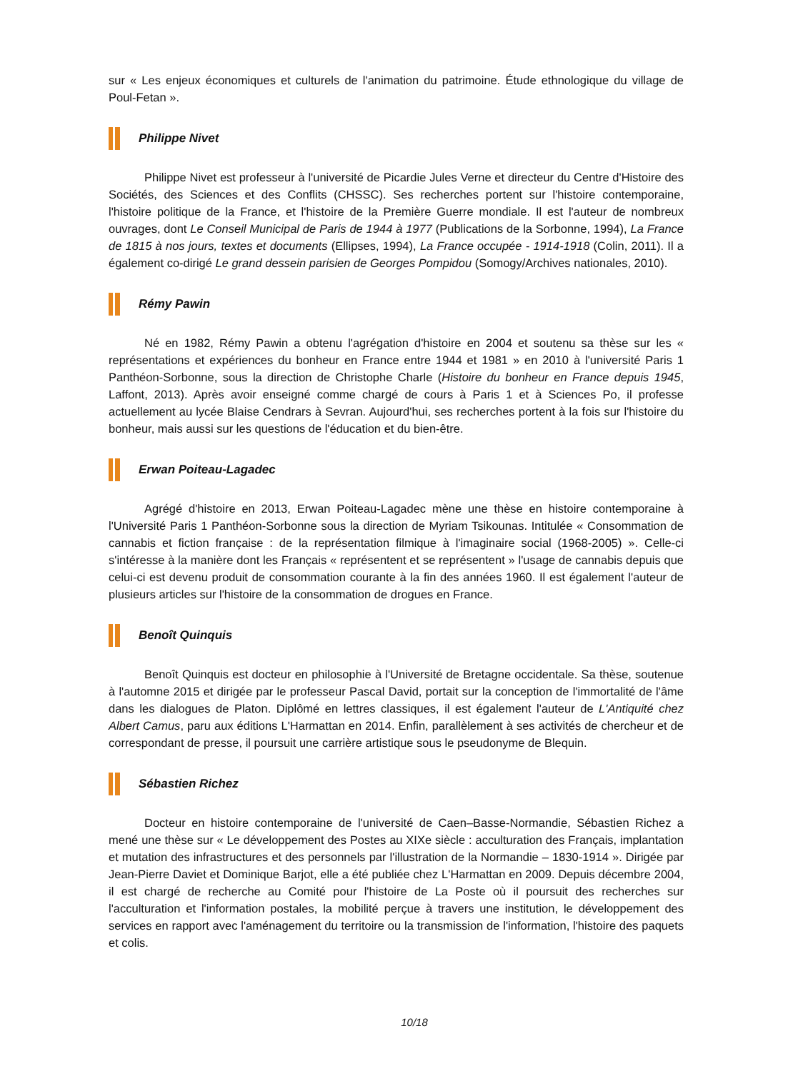sur « Les enjeux économiques et culturels de l'animation du patrimoine. Étude ethnologique du village de Poul-Fetan ».
Philippe Nivet
Philippe Nivet est professeur à l'université de Picardie Jules Verne et directeur du Centre d'Histoire des Sociétés, des Sciences et des Conflits (CHSSC). Ses recherches portent sur l'histoire contemporaine, l'histoire politique de la France, et l'histoire de la Première Guerre mondiale. Il est l'auteur de nombreux ouvrages, dont Le Conseil Municipal de Paris de 1944 à 1977 (Publications de la Sorbonne, 1994), La France de 1815 à nos jours, textes et documents (Ellipses, 1994), La France occupée - 1914-1918 (Colin, 2011). Il a également co-dirigé Le grand dessein parisien de Georges Pompidou (Somogy/Archives nationales, 2010).
Rémy Pawin
Né en 1982, Rémy Pawin a obtenu l'agrégation d'histoire en 2004 et soutenu sa thèse sur les « représentations et expériences du bonheur en France entre 1944 et 1981 » en 2010 à l'université Paris 1 Panthéon-Sorbonne, sous la direction de Christophe Charle (Histoire du bonheur en France depuis 1945, Laffont, 2013). Après avoir enseigné comme chargé de cours à Paris 1 et à Sciences Po, il professe actuellement au lycée Blaise Cendrars à Sevran. Aujourd'hui, ses recherches portent à la fois sur l'histoire du bonheur, mais aussi sur les questions de l'éducation et du bien-être.
Erwan Poiteau-Lagadec
Agrégé d'histoire en 2013, Erwan Poiteau-Lagadec mène une thèse en histoire contemporaine à l'Université Paris 1 Panthéon-Sorbonne sous la direction de Myriam Tsikounas. Intitulée « Consommation de cannabis et fiction française : de la représentation filmique à l'imaginaire social (1968-2005) ». Celle-ci s'intéresse à la manière dont les Français « représentent et se représentent » l'usage de cannabis depuis que celui-ci est devenu produit de consommation courante à la fin des années 1960. Il est également l'auteur de plusieurs articles sur l'histoire de la consommation de drogues en France.
Benoît Quinquis
Benoît Quinquis est docteur en philosophie à l'Université de Bretagne occidentale. Sa thèse, soutenue à l'automne 2015 et dirigée par le professeur Pascal David, portait sur la conception de l'immortalité de l'âme dans les dialogues de Platon. Diplômé en lettres classiques, il est également l'auteur de L'Antiquité chez Albert Camus, paru aux éditions L'Harmattan en 2014. Enfin, parallèlement à ses activités de chercheur et de correspondant de presse, il poursuit une carrière artistique sous le pseudonyme de Blequin.
Sébastien Richez
Docteur en histoire contemporaine de l'université de Caen–Basse-Normandie, Sébastien Richez a mené une thèse sur « Le développement des Postes au XIXe siècle : acculturation des Français, implantation et mutation des infrastructures et des personnels par l'illustration de la Normandie – 1830-1914 ». Dirigée par Jean-Pierre Daviet et Dominique Barjot, elle a été publiée chez L'Harmattan en 2009. Depuis décembre 2004, il est chargé de recherche au Comité pour l'histoire de La Poste où il poursuit des recherches sur l'acculturation et l'information postales, la mobilité perçue à travers une institution, le développement des services en rapport avec l'aménagement du territoire ou la transmission de l'information, l'histoire des paquets et colis.
10/18